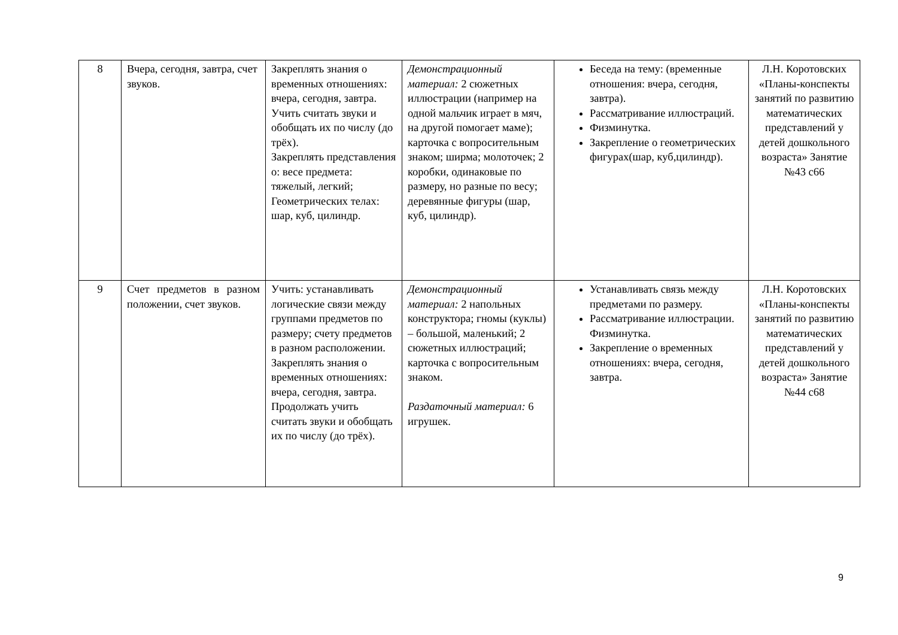| 8 | Вчера, сегодня, завтра, счет звуков. | Закреплять знания о временных отношениях: вчера, сегодня, завтра. Учить считать звуки и обобщать их по числу (до трёх). Закреплять представления о: весе предмета: тяжелый, легкий; Геометрических телах: шар, куб, цилиндр. | Демонстрационный материал: 2 сюжетных иллюстрации (например на одной мальчик играет в мяч, на другой помогает маме); карточка с вопросительным знаком; ширма; молоточек; 2 коробки, одинаковые по размеру, но разные по весу; деревянные фигуры (шар, куб, цилиндр). | Беседа на тему: (временные отношения: вчера, сегодня, завтра). Рассматривание иллюстраций. Физминутка. Закрепление о геометрических фигурах(шар, куб,цилиндр). | Л.Н. Коротовских «Планы-конспекты занятий по развитию математических представлений у детей дошкольного возраста» Занятие №43 с66 |
| 9 | Счет предметов в разном положении, счет звуков. | Учить: устанавливать логические связи между группами предметов по размеру; счету предметов в разном расположении. Закреплять знания о временных отношениях: вчера, сегодня, завтра. Продолжать учить считать звуки и обобщать их по числу (до трёх). | Демонстрационный материал: 2 напольных конструктора; гномы (куклы) – большой, маленький; 2 сюжетных иллюстраций; карточка с вопросительным знаком. Раздаточный материал: 6 игрушек. | Устанавливать связь между предметами по размеру. Рассматривание иллюстрации. Физминутка. Закрепление о временных отношениях: вчера, сегодня, завтра. | Л.Н. Коротовских «Планы-конспекты занятий по развитию математических представлений у детей дошкольного возраста» Занятие №44 с68 |
9